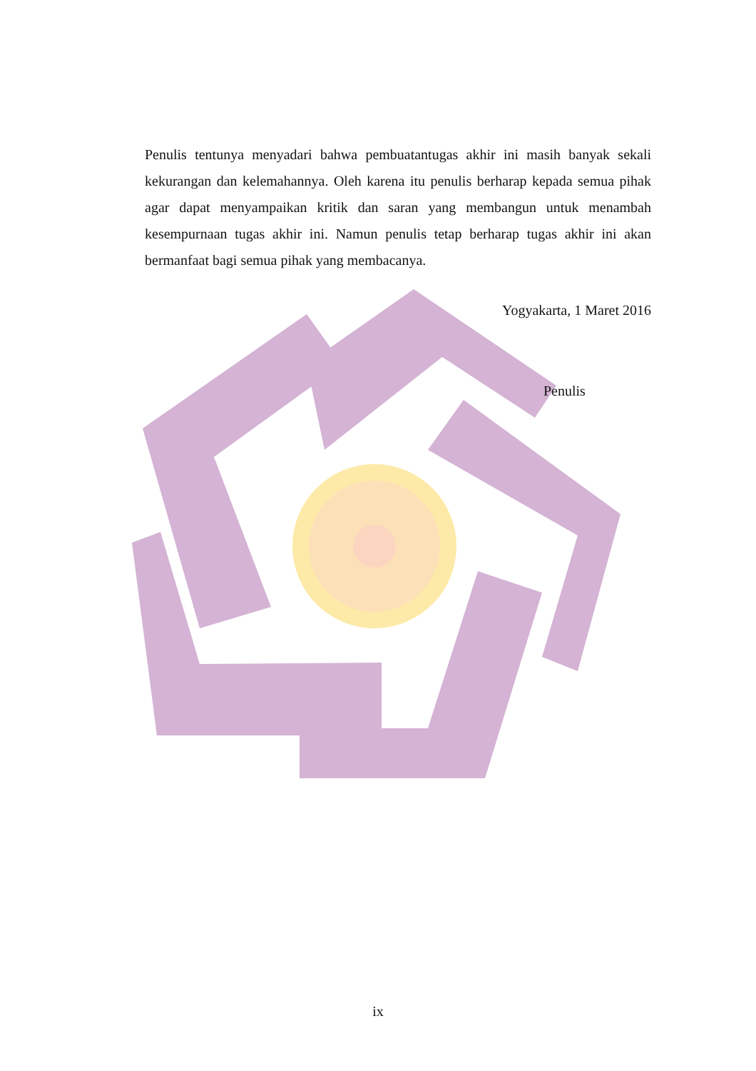Penulis tentunya menyadari bahwa pembuatantugas akhir ini masih banyak sekali kekurangan dan kelemahannya. Oleh karena itu penulis berharap kepada semua pihak agar dapat menyampaikan kritik dan saran yang membangun untuk menambah kesempurnaan tugas akhir ini. Namun penulis tetap berharap tugas akhir ini akan bermanfaat bagi semua pihak yang membacanya.
Yogyakarta, 1 Maret 2016
Penulis
ix